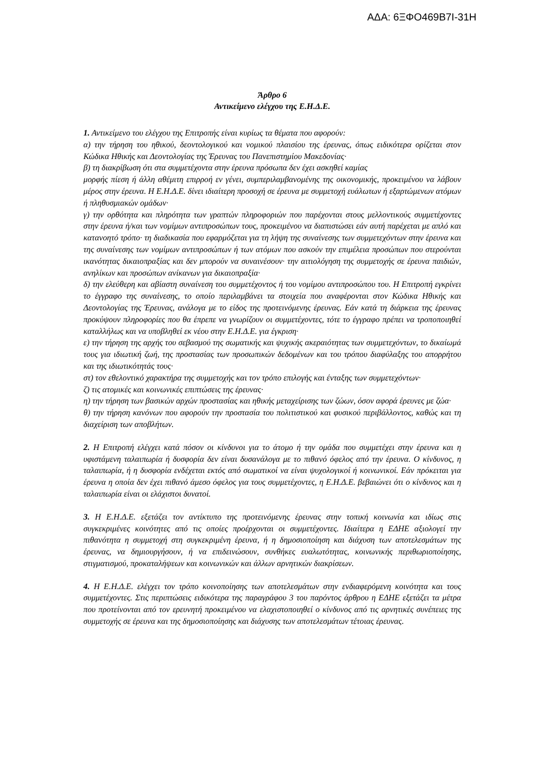ΑΔΑ: 6ΞΦΟ469Β7Ι-31Η
Άρθρο 6
Αντικείμενο ελέγχου της Ε.Η.Δ.Ε.
1. Αντικείμενο του ελέγχου της Επιτροπής είναι κυρίως τα θέματα που αφορούν:
α) την τήρηση του ηθικού, δεοντολογικού και νομικού πλαισίου της έρευνας, όπως ειδικότερα ορίζεται στον Κώδικα Ηθικής και Δεοντολογίας της Έρευνας του Πανεπιστημίου Μακεδονίας·
β) τη διακρίβωση ότι στα συμμετέχοντα στην έρευνα πρόσωπα δεν έχει ασκηθεί καμίας
μορφής πίεση ή άλλη αθέμιτη επιρροή εν γένει, συμπεριλαμβανομένης της οικονομικής, προκειμένου να λάβουν μέρος στην έρευνα. Η Ε.Η.Δ.Ε. δίνει ιδιαίτερη προσοχή σε έρευνα με συμμετοχή ευάλωτων ή εξαρτώμενων ατόμων ή πληθυσμιακών ομάδων·
γ) την ορθότητα και πληρότητα των γραπτών πληροφοριών που παρέχονται στους μελλοντικούς συμμετέχοντες στην έρευνα ή/και των νομίμων αντιπροσώπων τους, προκειμένου να διαπιστώσει εάν αυτή παρέχεται με απλό και κατανοητό τρόπο· τη διαδικασία που εφαρμόζεται για τη λήψη της συναίνεσης των συμμετεχόντων στην έρευνα και της συναίνεσης των νομίμων αντιπροσώπων ή των ατόμων που ασκούν την επιμέλεια προσώπων που στερούνται ικανότητας δικαιοπραξίας και δεν μπορούν να συναινέσουν· την αιτιολόγηση της συμμετοχής σε έρευνα παιδιών, ανηλίκων και προσώπων ανίκανων για δικαιοπραξία·
δ) την ελεύθερη και αβίαστη συναίνεση του συμμετέχοντος ή του νομίμου αντιπροσώπου του. Η Επιτροπή εγκρίνει το έγγραφο της συναίνεσης, το οποίο περιλαμβάνει τα στοιχεία που αναφέρονται στον Κώδικα Ηθικής και Δεοντολογίας της Έρευνας, ανάλογα με το είδος της προτεινόμενης έρευνας. Εάν κατά τη διάρκεια της έρευνας προκύψουν πληροφορίες που θα έπρεπε να γνωρίζουν οι συμμετέχοντες, τότε το έγγραφο πρέπει να τροποποιηθεί καταλλήλως και να υποβληθεί εκ νέου στην Ε.Η.Δ.Ε. για έγκριση·
ε) την τήρηση της αρχής του σεβασμού της σωματικής και ψυχικής ακεραιότητας των συμμετεχόντων, το δικαίωμά τους για ιδιωτική ζωή, της προστασίας των προσωπικών δεδομένων και του τρόπου διαφύλαξης του απορρήτου και της ιδιωτικότητάς τους·
στ) τον εθελοντικό χαρακτήρα της συμμετοχής και τον τρόπο επιλογής και ένταξης των συμμετεχόντων·
ζ) τις ατομικές και κοινωνικές επιπτώσεις της έρευνας·
η) την τήρηση των βασικών αρχών προστασίας και ηθικής μεταχείρισης των ζώων, όσον αφορά έρευνες με ζώα·
θ) την τήρηση κανόνων που αφορούν την προστασία του πολιτιστικού και φυσικού περιβάλλοντος, καθώς και τη διαχείριση των αποβλήτων.
2. Η Επιτροπή ελέγχει κατά πόσον οι κίνδυνοι για το άτομο ή την ομάδα που συμμετέχει στην έρευνα και η υφιστάμενη ταλαιπωρία ή δυσφορία δεν είναι δυσανάλογα με το πιθανό όφελος από την έρευνα. Ο κίνδυνος, η ταλαιπωρία, ή η δυσφορία ενδέχεται εκτός από σωματικοί να είναι ψυχολογικοί ή κοινωνικοί. Εάν πρόκειται για έρευνα η οποία δεν έχει πιθανό άμεσο όφελος για τους συμμετέχοντες, η Ε.Η.Δ.Ε. βεβαιώνει ότι ο κίνδυνος και η ταλαιπωρία είναι οι ελάχιστοι δυνατοί.
3. Η Ε.Η.Δ.Ε. εξετάζει τον αντίκτυπο της προτεινόμενης έρευνας στην τοπική κοινωνία και ιδίως στις συγκεκριμένες κοινότητες από τις οποίες προέρχονται οι συμμετέχοντες. Ιδιαίτερα η ΕΔΗΕ αξιολογεί την πιθανότητα η συμμετοχή στη συγκεκριμένη έρευνα, ή η δημοσιοποίηση και διάχυση των αποτελεσμάτων της έρευνας, να δημιουργήσουν, ή να επιδεινώσουν, συνθήκες ευαλωτότητας, κοινωνικής περιθωριοποίησης, στιγματισμού, προκαταλήψεων και κοινωνικών και άλλων αρνητικών διακρίσεων.
4. Η Ε.Η.Δ.Ε. ελέγχει τον τρόπο κοινοποίησης των αποτελεσμάτων στην ενδιαφερόμενη κοινότητα και τους συμμετέχοντες. Στις περιπτώσεις ειδικότερα της παραγράφου 3 του παρόντος άρθρου η ΕΔΗΕ εξετάζει τα μέτρα που προτείνονται από τον ερευνητή προκειμένου να ελαχιστοποιηθεί ο κίνδυνος από τις αρνητικές συνέπειες της συμμετοχής σε έρευνα και της δημοσιοποίησης και διάχυσης των αποτελεσμάτων τέτοιας έρευνας.